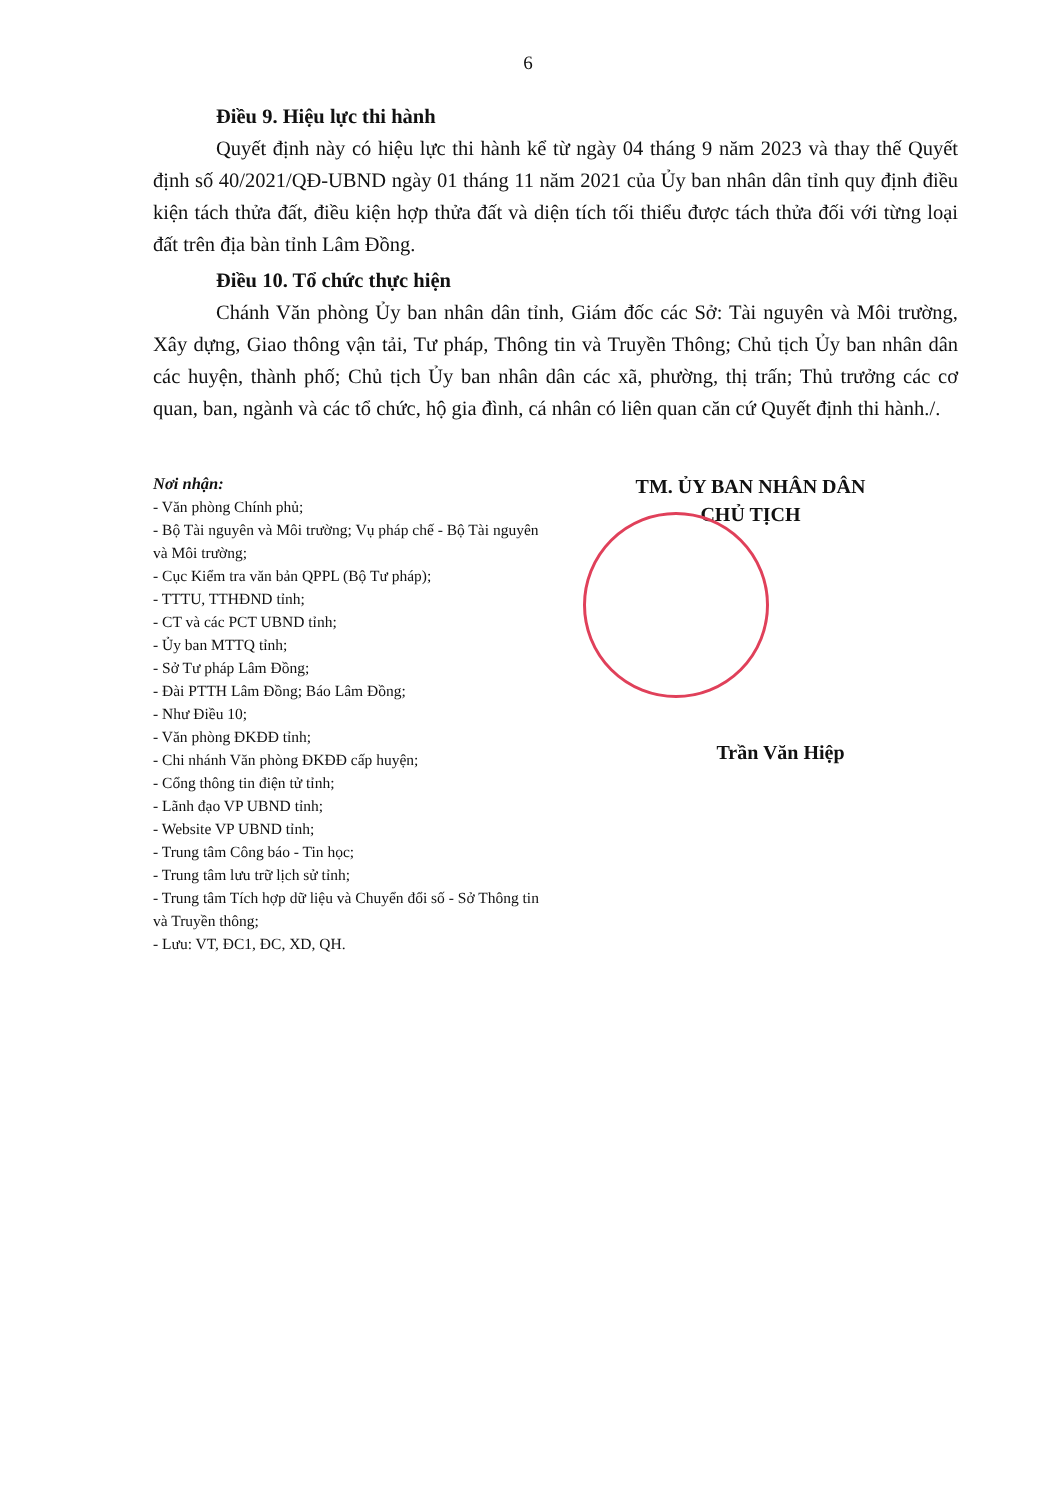6
Điều 9. Hiệu lực thi hành
Quyết định này có hiệu lực thi hành kể từ ngày 04 tháng 9 năm 2023 và thay thế Quyết định số 40/2021/QĐ-UBND ngày 01 tháng 11 năm 2021 của Ủy ban nhân dân tỉnh quy định điều kiện tách thửa đất, điều kiện hợp thửa đất và diện tích tối thiểu được tách thửa đối với từng loại đất trên địa bàn tỉnh Lâm Đồng.
Điều 10. Tổ chức thực hiện
Chánh Văn phòng Ủy ban nhân dân tỉnh, Giám đốc các Sở: Tài nguyên và Môi trường, Xây dựng, Giao thông vận tải, Tư pháp, Thông tin và Truyền Thông; Chủ tịch Ủy ban nhân dân các huyện, thành phố; Chủ tịch Ủy ban nhân dân các xã, phường, thị trấn; Thủ trưởng các cơ quan, ban, ngành và các tổ chức, hộ gia đình, cá nhân có liên quan căn cứ Quyết định thi hành./.
Nơi nhận:
- Văn phòng Chính phủ;
- Bộ Tài nguyên và Môi trường; Vụ pháp chế - Bộ Tài nguyên và Môi trường;
- Cục Kiểm tra văn bản QPPL (Bộ Tư pháp);
- TTTU, TTHĐND tỉnh;
- CT và các PCT UBND tỉnh;
- Ủy ban MTTQ tỉnh;
- Sở Tư pháp Lâm Đồng;
- Đài PTTH Lâm Đồng; Báo Lâm Đồng;
- Như Điều 10;
- Văn phòng ĐKĐĐ tỉnh;
- Chi nhánh Văn phòng ĐKĐĐ cấp huyện;
- Cổng thông tin điện tử tỉnh;
- Lãnh đạo VP UBND tỉnh;
- Website VP UBND tỉnh;
- Trung tâm Công báo - Tin học;
- Trung tâm lưu trữ lịch sử tỉnh;
- Trung tâm Tích hợp dữ liệu và Chuyển đổi số - Sở Thông tin và Truyền thông;
- Lưu: VT, ĐC1, ĐC, XD, QH.
TM. ỦY BAN NHÂN DÂN
CHỦ TỊCH
Trần Văn Hiệp